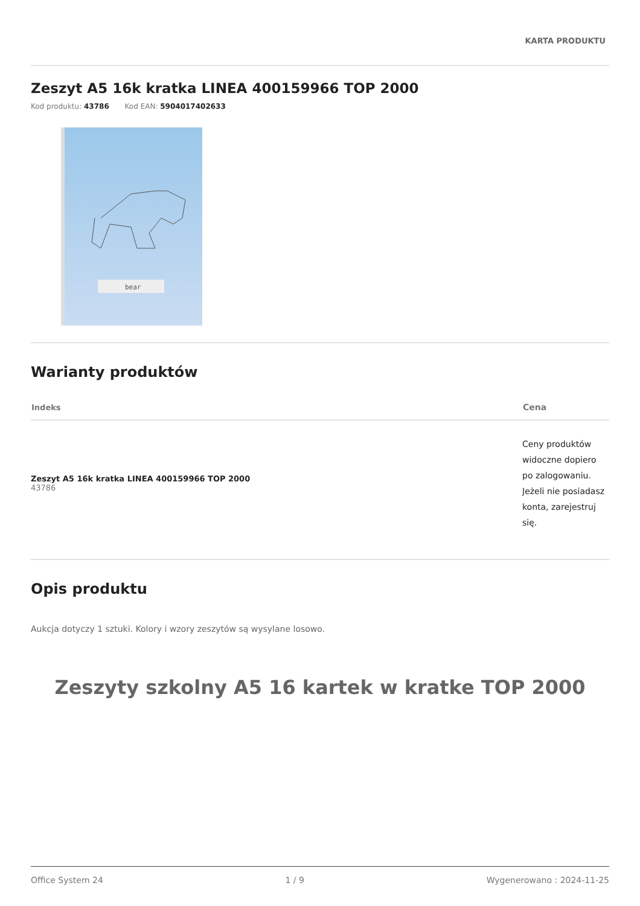KARTA PRODUKTU
Zeszyt A5 16k kratka LINEA 400159966 TOP 2000
Kod produktu: 43786 Kod EAN: 5904017402633
bear
Warianty produktów
| Indeks | Cena |
| --- | --- |
| Zeszyt A5 16k kratka LINEA 400159966 TOP 2000 43786 | Ceny produktów widoczne dopiero po zalogowaniu. Jeżeli nie posiadasz konta, zarejestruj się. |
Opis produktu
Aukcja dotyczy 1 sztuki. Kolory i wzory zeszytów są wysylane losowo.
Zeszyty szkolny A5 16 kartek w kratke TOP 2000
Office System 24 1 / 9 Wygenerowano : 2024-11-25